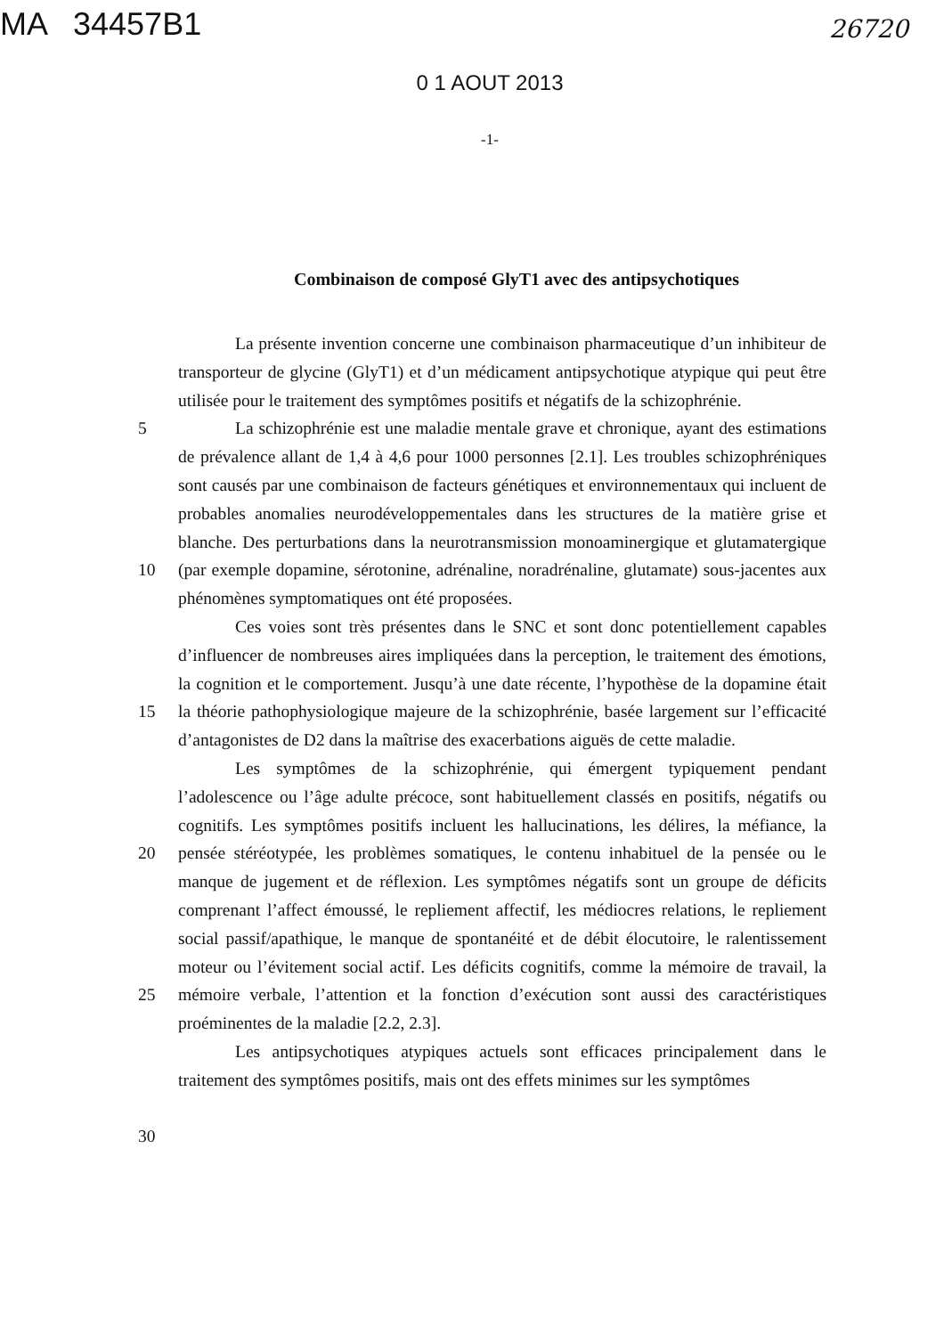MA 34457B1
26720
0 1 AOUT 2013
-1-
Combinaison de composé GlyT1 avec des antipsychotiques
La présente invention concerne une combinaison pharmaceutique d’un inhibiteur de transporteur de glycine (GlyT1) et d’un médicament antipsychotique atypique qui peut être utilisée pour le traitement des symptômes positifs et négatifs de la schizophrénie.
5
10
15
20
25
30
La schizophrénie est une maladie mentale grave et chronique, ayant des estimations de prévalence allant de 1,4 à 4,6 pour 1000 personnes [2.1]. Les troubles schizophréniques sont causés par une combinaison de facteurs génétiques et environnementaux qui incluent de probables anomalies neurodéveloppementales dans les structures de la matière grise et blanche. Des perturbations dans la neurotransmission monoaminergique et glutamatergique (par exemple dopamine, sérotonine, adrénaline, noradrénaline, glutamate) sous-jacentes aux phénomènes symptomatiques ont été proposées.
Ces voies sont très présentes dans le SNC et sont donc potentiellement capables d’influencer de nombreuses aires impliquées dans la perception, le traitement des émotions, la cognition et le comportement. Jusqu’à une date récente, l’hypothèse de la dopamine était la théorie pathophysiologique majeure de la schizophrénie, basée largement sur l’efficacité d’antagonistes de D2 dans la maîtrise des exacerbations aiguës de cette maladie.
Les symptômes de la schizophrénie, qui émergent typiquement pendant l’adolescence ou l’âge adulte précoce, sont habituellement classés en positifs, négatifs ou cognitifs. Les symptômes positifs incluent les hallucinations, les délires, la méfiance, la pensée stéréotypée, les problèmes somatiques, le contenu inhabituel de la pensée ou le manque de jugement et de réflexion. Les symptômes négatifs sont un groupe de déficits comprenant l’affect émoussé, le repliement affectif, les médiocres relations, le repliement social passif/apathique, le manque de spontanéité et de débit élocutoire, le ralentissement moteur ou l’évitement social actif. Les déficits cognitifs, comme la mémoire de travail, la mémoire verbale, l’attention et la fonction d’exécution sont aussi des caractéristiques proéminentes de la maladie [2.2, 2.3].
Les antipsychotiques atypiques actuels sont efficaces principalement dans le traitement des symptômes positifs, mais ont des effets minimes sur les symptômes